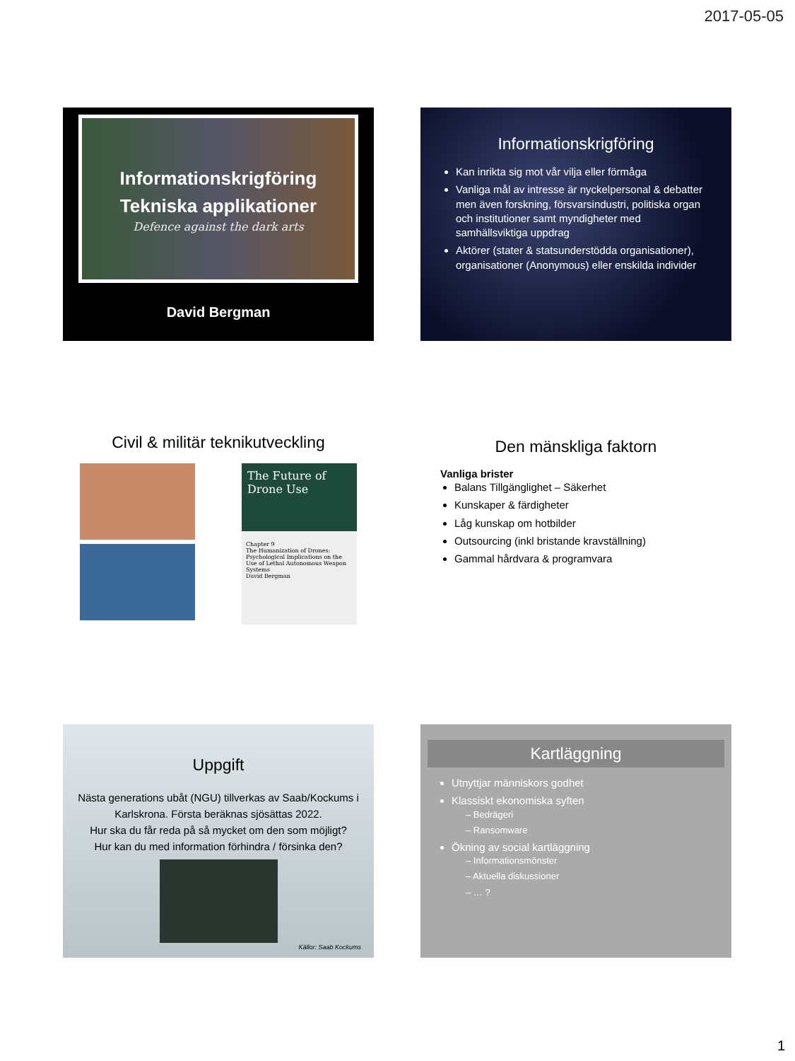2017-05-05
Informationskrigföring
Tekniska applikationer
Defence against the dark arts
David Bergman
Informationskrigföring
Kan inrikta sig mot vår vilja eller förmåga
Vanliga mål av intresse är nyckelpersonal & debatter men även forskning, försvarsindustri, politiska organ och institutioner samt myndigheter med samhällsviktiga uppdrag
Aktörer (stater & statsunderstödda organisationer), organisationer (Anonymous) eller enskilda individer
Civil & militär teknikutveckling
The Future of Drone Use
Chapter 9
The Humanization of Drones: Psychological Implications on the Use of Lethal Autonomous Weapon Systems
David Bergman
Den mänskliga faktorn
Vanliga brister
Balans Tillgänglighet – Säkerhet
Kunskaper & färdigheter
Låg kunskap om hotbilder
Outsourcing (inkl bristande kravställning)
Gammal hårdvara & programvara
Uppgift
Nästa generations ubåt (NGU) tillverkas av Saab/Kockums i Karlskrona. Första beräknas sjösättas 2022.
Hur ska du får reda på så mycket om den som möjligt?
Hur kan du med information förhindra / försinka den?
Källor: Saab Kockums
Kartläggning
Utnyttjar människors godhet
Klassiskt ekonomiska syften
– Bedrägeri
– Ransomware
Ökning av social kartläggning
– Informationsmönster
– Aktuella diskussioner
– … ?
1